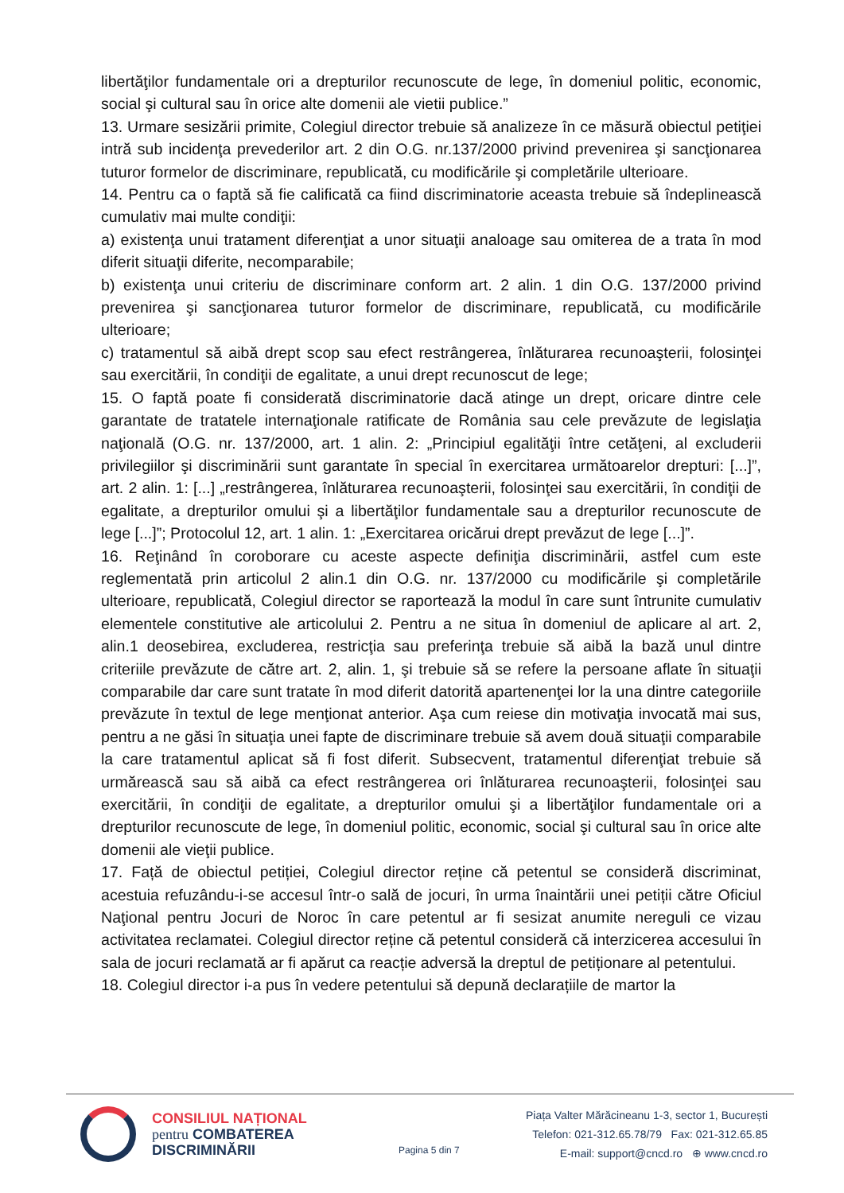libertăţilor fundamentale ori a drepturilor recunoscute de lege, în domeniul politic, economic, social şi cultural sau în orice alte domenii ale vietii publice.”
13. Urmare sesizării primite, Colegiul director trebuie să analizeze în ce măsură obiectul petiţiei intră sub incidenţa prevederilor art. 2 din O.G. nr.137/2000 privind prevenirea şi sancţionarea tuturor formelor de discriminare, republicată, cu modificările şi completările ulterioare.
14. Pentru ca o faptă să fie calificată ca fiind discriminatorie aceasta trebuie să îndeplinească cumulativ mai multe condiţii:
a) existenţa unui tratament diferenţiat a unor situaţii analoage sau omiterea de a trata în mod diferit situaţii diferite, necomparabile;
b) existenţa unui criteriu de discriminare conform art. 2 alin. 1 din O.G. 137/2000 privind prevenirea şi sancţionarea tuturor formelor de discriminare, republicată, cu modificările ulterioare;
c) tratamentul să aibă drept scop sau efect restrângerea, înlăturarea recunoaşterii, folosinţei sau exercitării, în condiţii de egalitate, a unui drept recunoscut de lege;
15. O faptă poate fi considerată discriminatorie dacă atinge un drept, oricare dintre cele garantate de tratatele internaţionale ratificate de România sau cele prevăzute de legislaţia naţională (O.G. nr. 137/2000, art. 1 alin. 2: „Principiul egalităţii între cetăţeni, al excluderii privilegiilor şi discriminării sunt garantate în special în exercitarea următoarelor drepturi: [...]”, art. 2 alin. 1: [...] „restrângerea, înlăturarea recunoaşterii, folosinţei sau exercitării, în condiţii de egalitate, a drepturilor omului şi a libertăţilor fundamentale sau a drepturilor recunoscute de lege [...]”; Protocolul 12, art. 1 alin. 1: „Exercitarea oricărui drept prevăzut de lege [...]”.
16. Reţinând în coroborare cu aceste aspecte definiţia discriminării, astfel cum este reglementată prin articolul 2 alin.1 din O.G. nr. 137/2000 cu modificările şi completările ulterioare, republicată, Colegiul director se raportează la modul în care sunt întrunite cumulativ elementele constitutive ale articolului 2. Pentru a ne situa în domeniul de aplicare al art. 2, alin.1 deosebirea, excluderea, restricţia sau preferinţa trebuie să aibă la bază unul dintre criteriile prevăzute de către art. 2, alin. 1, şi trebuie să se refere la persoane aflate în situaţii comparabile dar care sunt tratate în mod diferit datorită apartenenţei lor la una dintre categoriile prevăzute în textul de lege menţionat anterior. Aşa cum reiese din motivaţia invocată mai sus, pentru a ne găsi în situaţia unei fapte de discriminare trebuie să avem două situaţii comparabile la care tratamentul aplicat să fi fost diferit. Subsecvent, tratamentul diferenţiat trebuie să urmărească sau să aibă ca efect restrângerea ori înlăturarea recunoaşterii, folosinţei sau exercitării, în condiţii de egalitate, a drepturilor omului şi a libertăţilor fundamentale ori a drepturilor recunoscute de lege, în domeniul politic, economic, social şi cultural sau în orice alte domenii ale vieţii publice.
17. Față de obiectul petiției, Colegiul director reține că petentul se consideră discriminat, acestuia refuzându-i-se accesul într-o sală de jocuri, în urma înaintării unei petiții către Oficiul Naţional pentru Jocuri de Noroc în care petentul ar fi sesizat anumite nereguli ce vizau activitatea reclamatei. Colegiul director reține că petentul consideră că interzicerea accesului în sala de jocuri reclamată ar fi apărut ca reacție adversă la dreptul de petiționare al petentului.
18. Colegiul director i-a pus în vedere petentului să depună declarațiile de martor la
CONSILIUL NAȚIONAL
pentru COMBATEREA
DISCRIMINĂRII
Pagina 5 din 7
Piața Valter Mărăcineanu 1-3, sector 1, București
Telefon: 021-312.65.78/79 Fax: 021-312.65.85
E-mail: support@cncd.ro ⊕ www.cncd.ro